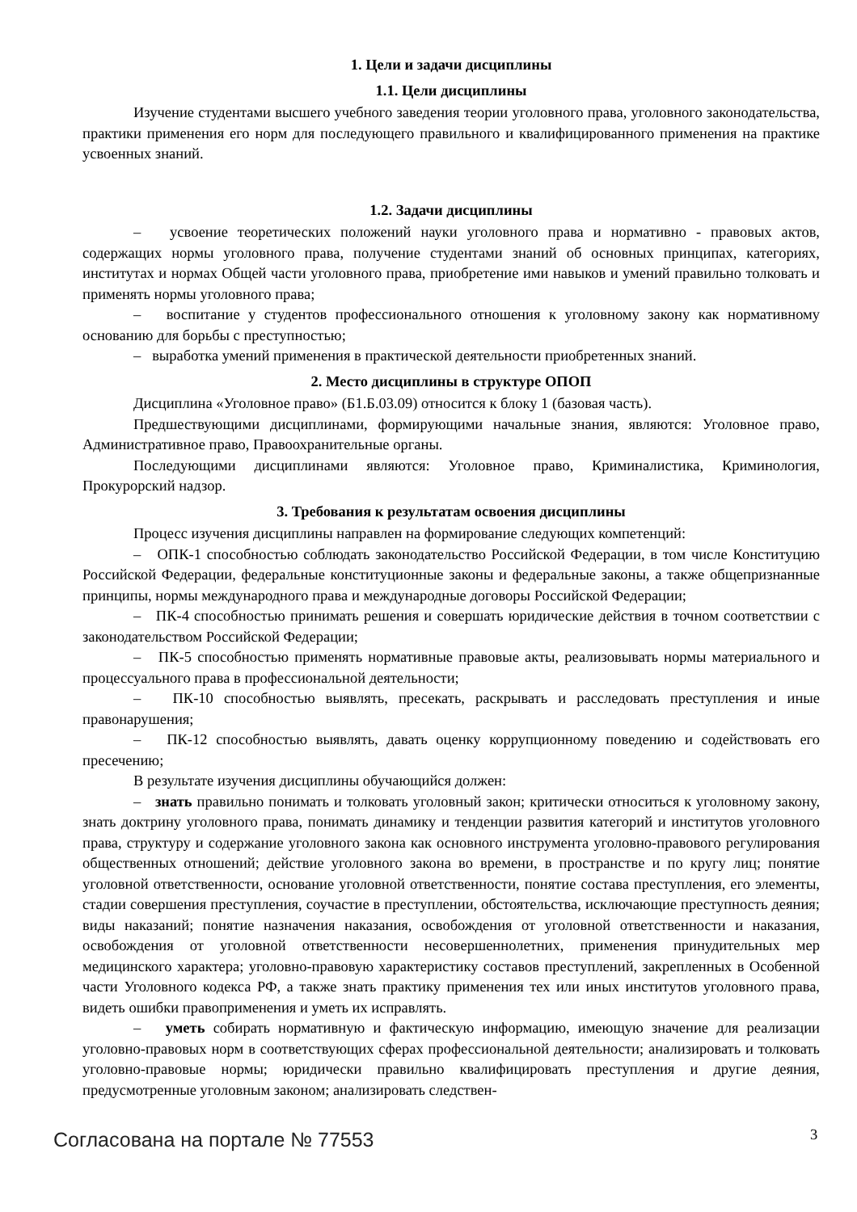1. Цели и задачи дисциплины
1.1. Цели дисциплины
Изучение студентами высшего учебного заведения теории уголовного права, уголовного законодательства, практики применения его норм для последующего правильного и квалифицированного применения на практике усвоенных знаний.
1.2. Задачи дисциплины
– усвоение теоретических положений науки уголовного права и нормативно - правовых актов, содержащих нормы уголовного права, получение студентами знаний об основных принципах, категориях, институтах и нормах Общей части уголовного права, приобретение ими навыков и умений правильно толковать и применять нормы уголовного права;
– воспитание у студентов профессионального отношения к уголовному закону как нормативному основанию для борьбы с преступностью;
– выработка умений применения в практической деятельности приобретенных знаний.
2. Место дисциплины в структуре ОПОП
Дисциплина «Уголовное право» (Б1.Б.03.09) относится к блоку 1 (базовая часть).
Предшествующими дисциплинами, формирующими начальные знания, являются: Уголовное право, Административное право, Правоохранительные органы.
Последующими дисциплинами являются: Уголовное право, Криминалистика, Криминология, Прокурорский надзор.
3. Требования к результатам освоения дисциплины
Процесс изучения дисциплины направлен на формирование следующих компетенций:
– ОПК-1 способностью соблюдать законодательство Российской Федерации, в том числе Конституцию Российской Федерации, федеральные конституционные законы и федеральные законы, а также общепризнанные принципы, нормы международного права и международные договоры Российской Федерации;
– ПК-4 способностью принимать решения и совершать юридические действия в точном соответствии с законодательством Российской Федерации;
– ПК-5 способностью применять нормативные правовые акты, реализовывать нормы материального и процессуального права в профессиональной деятельности;
– ПК-10 способностью выявлять, пресекать, раскрывать и расследовать преступления и иные правонарушения;
– ПК-12 способностью выявлять, давать оценку коррупционному поведению и содействовать его пресечению;
В результате изучения дисциплины обучающийся должен:
– знать правильно понимать и толковать уголовный закон; критически относиться к уголовному закону, знать доктрину уголовного права, понимать динамику и тенденции развития категорий и институтов уголовного права, структуру и содержание уголовного закона как основного инструмента уголовно-правового регулирования общественных отношений; действие уголовного закона во времени, в пространстве и по кругу лиц; понятие уголовной ответственности, основание уголовной ответственности, понятие состава преступления, его элементы, стадии совершения преступления, соучастие в преступлении, обстоятельства, исключающие преступность деяния; виды наказаний; понятие назначения наказания, освобождения от уголовной ответственности и наказания, освобождения от уголовной ответственности несовершеннолетних, применения принудительных мер медицинского характера; уголовно-правовую характеристику составов преступлений, закрепленных в Особенной части Уголовного кодекса РФ, а также знать практику применения тех или иных институтов уголовного права, видеть ошибки правоприменения и уметь их исправлять.
– уметь собирать нормативную и фактическую информацию, имеющую значение для реализации уголовно-правовых норм в соответствующих сферах профессиональной деятельности; анализировать и толковать уголовно-правовые нормы; юридически правильно квалифицировать преступления и другие деяния, предусмотренные уголовным законом; анализировать следствен-
Согласована на портале № 77553 3